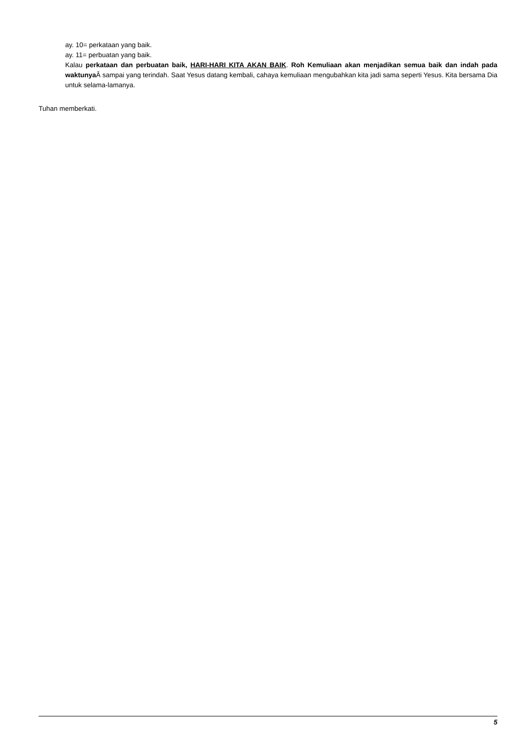ay. 10= perkataan yang baik.
ay. 11= perbuatan yang baik.
Kalau perkataan dan perbuatan baik, HARI-HARI KITA AKAN BAIK. Roh Kemuliaan akan menjadikan semua baik dan indah pada waktunya Â sampai yang terindah. Saat Yesus datang kembali, cahaya kemuliaan mengubahkan kita jadi sama seperti Yesus. Kita bersama Dia untuk selama-lamanya.
Tuhan memberkati.
5